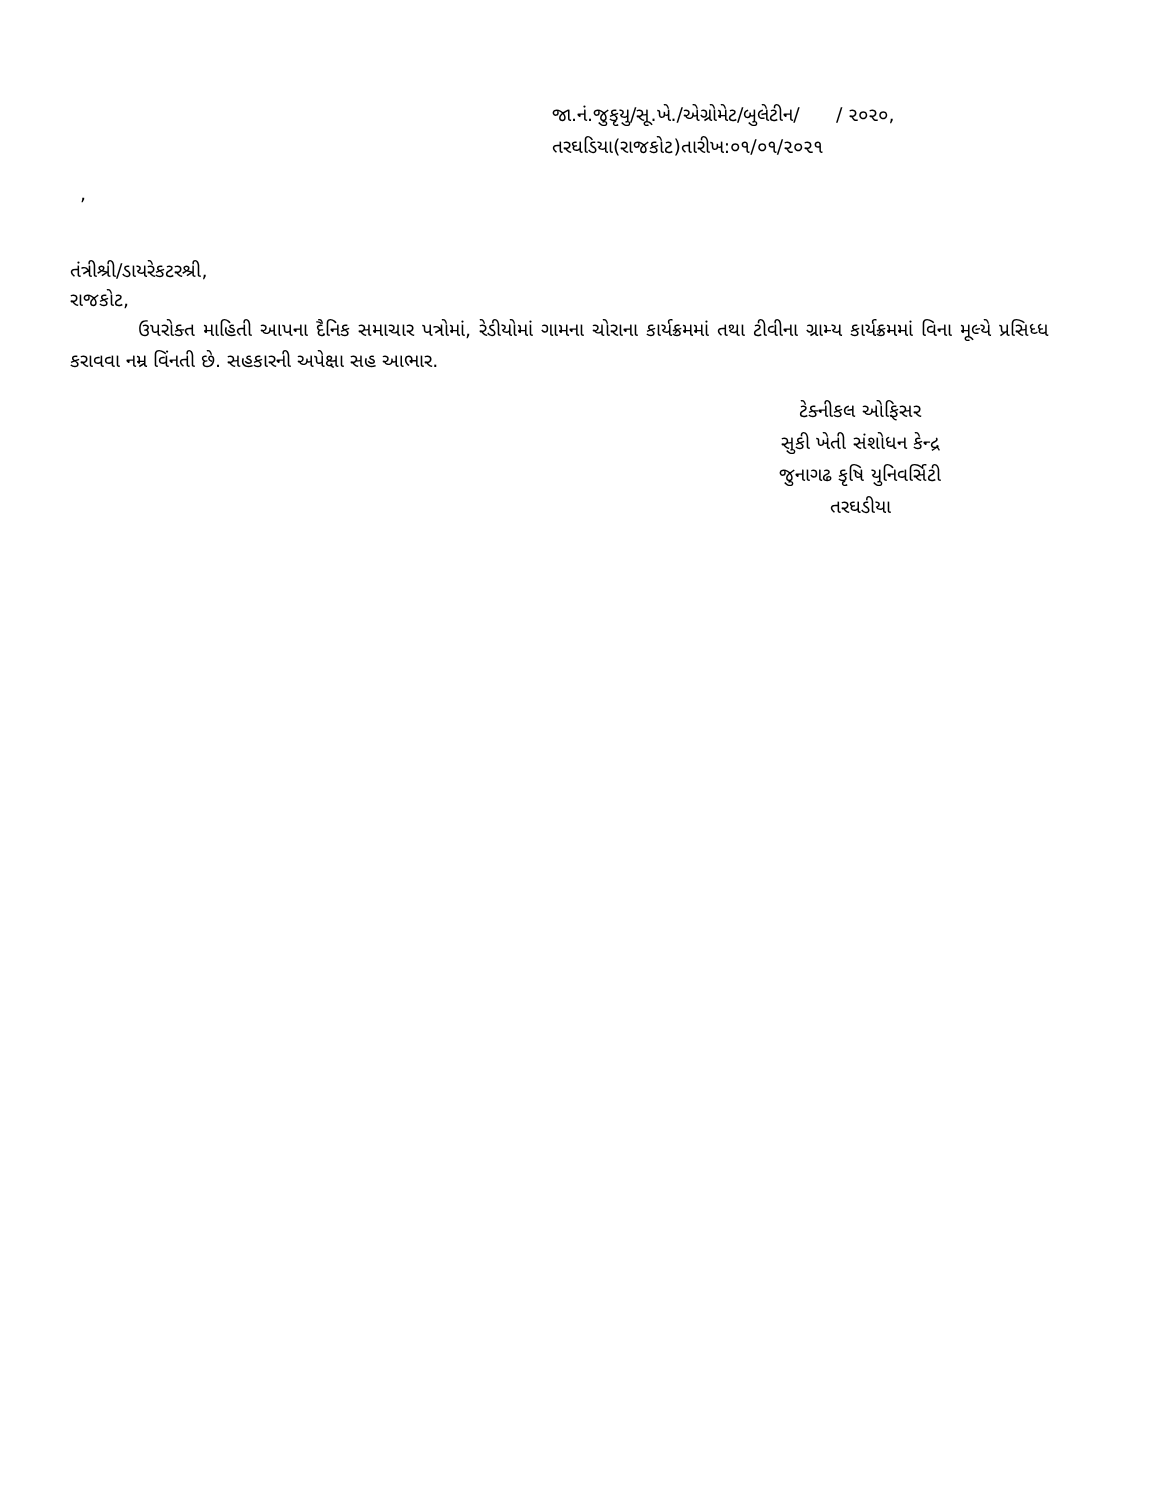જા.નં.જુકૃયુ/સૂ.ખે./એગ્રોમેટ/બુલેટીન/ / ૨૦૨૦,
તરઘડિયા(રાજકોટ)તારીખ:૦૧/૦૧/૨૦૨૧
,
તંત્રીશ્રી/ડાયરેકટરશ્રી,
રાજકોટ,
ઉપરોક્ત માહિતી આપના દૈનિક સમાચાર પત્રોમાં, રેડીયોમાં ગામના ચોરાના કાર્યક્રમમાં તથા ટીવીના ગ્રામ્ય કાર્યક્રમમાં વિના મૂલ્યે પ્રસિધ્ધ કરાવવા નમ્ર વિંનતી છે. સહકારની અપેક્ષા સહ આભાર.
ટેક્નીકલ ઓફિસર
સુકી ખેતી સંશોધન કેન્દ્ર
જુનાગઢ કૃષિ યુનિવર્સિટી
તરઘડીયા